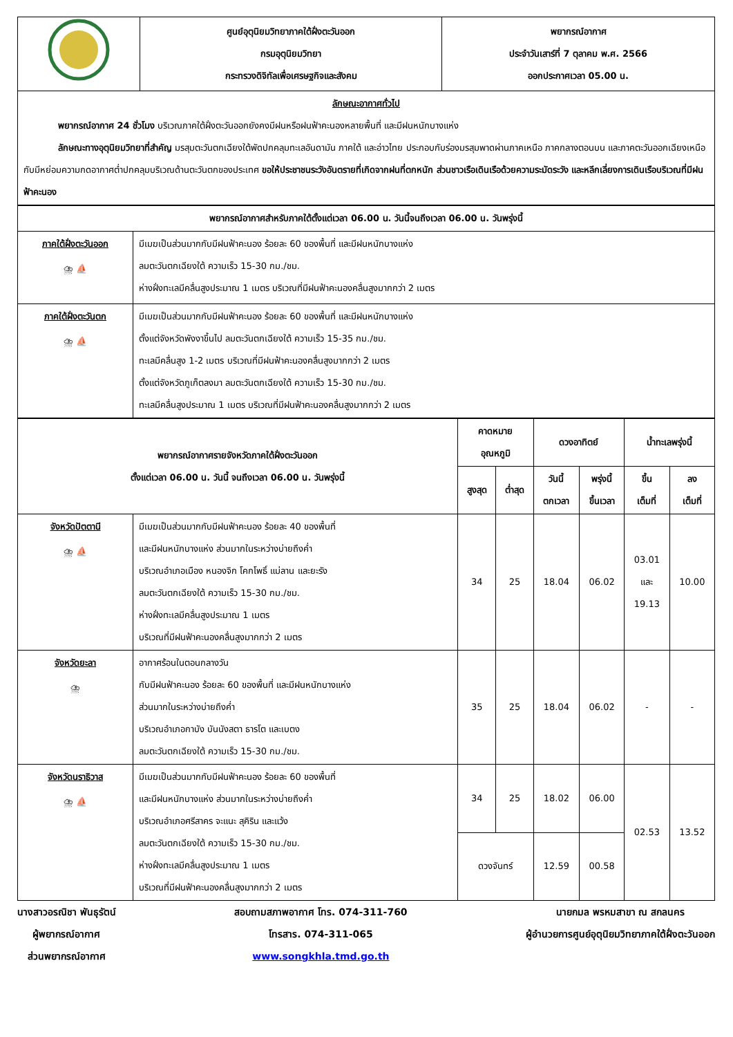| | ศูนย์อุตุนิยมวิทยาภาคใต้ฝั่งตะวันออก กรมอุตุนิยมวิทยา กระทรวงดิจิทัลเพื่อเศรษฐกิจและสังคม | พยากรณ์อากาศ ประจำวันเสาร์ที่ 7 ตุลาคม พ.ศ. 2566 ออกประกาศเวลา 05.00 น. |
| ลักษณะอากาศทั่วไป พยากรณ์อากาศ 24 ชั่วโมง บริเวณภาคใต้ฝั่งตะวันออกยังคงมีฝนหรือฝนฟ้าคะนองหลายพื้นที่ และมีฝนหนักบางแห่ง ลักษณะทางอุตุนิยมวิทยาที่สำคัญ มรสุมตะวันตกเฉียงใต้พัดปกคลุมทะเลอันดามัน ภาคใต้ และอ่าวไทย ประกอบกับร่องมรสุมพาดผ่านภาคเหนือ ภาคกลางตอนบน และภาคตะวันออกเฉียงเหนือ กับมีหย่อมความกดอากาศต่ำปกคลุมบริเวณด้านตะวันตกของประเทศ ขอให้ประชาชนระวังอันตรายที่เกิดจากฝนที่ตกหนัก ส่วนชาวเรือเดินเรือด้วยความระมัดระวัง และหลีกเลี่ยงการเดินเรือบริเวณที่มีฝนฟ้าคะนอง | | |
| พยากรณ์อากาศสำหรับภาคใต้ตั้งแต่เวลา 06.00 น. วันนี้จนถึงเวลา 06.00 น. วันพรุ่งนี้ | |
| --- | --- |
| ภาคใต้ฝั่งตะวันออก ⛈ ⛵ | มีเมฆเป็นส่วนมากกับมีฝนฟ้าคะนอง ร้อยละ 60 ของพื้นที่ และมีฝนหนักบางแห่ง ลมตะวันตกเฉียงใต้ ความเร็ว 15-30 กม./ชม. ห่างฝั่งทะเลมีคลื่นสูงประมาณ 1 เมตร บริเวณที่มีฝนฟ้าคะนองคลื่นสูงมากกว่า 2 เมตร |
| ภาคใต้ฝั่งตะวันตก ⛈ ⛵ | มีเมฆเป็นส่วนมากกับมีฝนฟ้าคะนอง ร้อยละ 60 ของพื้นที่ และมีฝนหนักบางแห่ง ตั้งแต่จังหวัดพังงาขึ้นไป ลมตะวันตกเฉียงใต้ ความเร็ว 15-35 กม./ชม. ทะเลมีคลื่นสูง 1-2 เมตร บริเวณที่มีฝนฟ้าคะนองคลื่นสูงมากกว่า 2 เมตร ตั้งแต่จังหวัดภูเก็ตลงมา ลมตะวันตกเฉียงใต้ ความเร็ว 15-30 กม./ชม. ทะเลมีคลื่นสูงประมาณ 1 เมตร บริเวณที่มีฝนฟ้าคะนองคลื่นสูงมากกว่า 2 เมตร |
| พยากรณ์อากาศรายจังหวัดภาคใต้ฝั่งตะวันออก ตั้งแต่เวลา 06.00 น. วันนี้ จนถึงเวลา 06.00 น. วันพรุ่งนี้ | | คาดหมาย อุณหภูมิ | | ดวงอาทิตย์ | | น้ำทะเลพรุ่งนี้ | |
| --- | --- | --- | --- | --- | --- | --- | --- |
| | | สูงสุด | ต่ำสุด | วันนี้ ตกเวลา | พรุ่งนี้ ขึ้นเวลา | ขึ้น เต็มที่ | ลง เต็มที่ |
| จังหวัดปัตตานี ⛈ ⛵ | มีเมฆเป็นส่วนมากกับมีฝนฟ้าคะนอง ร้อยละ 40 ของพื้นที่ และมีฝนหนักบางแห่ง ส่วนมากในระหว่างบ่ายถึงค่ำ บริเวณอำเภอเมือง หนองจิก โคกโพธิ์ แม่ลาน และยะรัง ลมตะวันตกเฉียงใต้ ความเร็ว 15-30 กม./ชม. ห่างฝั่งทะเลมีคลื่นสูงประมาณ 1 เมตร บริเวณที่มีฝนฟ้าคะนองคลื่นสูงมากกว่า 2 เมตร | 34 | 25 | 18.04 | 06.02 | 03.01 และ 19.13 | 10.00 |
| จังหวัดยะลา ⛈ | อากาศร้อนในตอนกลางวัน กับมีฝนฟ้าคะนอง ร้อยละ 60 ของพื้นที่ และมีฝนหนักบางแห่ง ส่วนมากในระหว่างบ่ายถึงค่ำ บริเวณอำเภอกาบัง บันนังสตา ธารโต และเบตง ลมตะวันตกเฉียงใต้ ความเร็ว 15-30 กม./ชม. | 35 | 25 | 18.04 | 06.02 | - | - |
| จังหวัดนราธิวาส ⛈ ⛵ | มีเมฆเป็นส่วนมากกับมีฝนฟ้าคะนอง ร้อยละ 60 ของพื้นที่ และมีฝนหนักบางแห่ง ส่วนมากในระหว่างบ่ายถึงค่ำ บริเวณอำเภอศรีสาคร จะแนะ สุคิริน และแว้ง ลมตะวันตกเฉียงใต้ ความเร็ว 15-30 กม./ชม. ห่างฝั่งทะเลมีคลื่นสูงประมาณ 1 เมตร บริเวณที่มีฝนฟ้าคะนองคลื่นสูงมากกว่า 2 เมตร | 34 | 25 | 18.02 | 06.00 | 02.53 | 13.52 |
| | | ดวงจันทร์ | | 12.59 | 00.58 | | |
นางสาวอรณิชา พันธุรัตน์
ผู้พยากรณ์อากาศ
ส่วนพยากรณ์อากาศ
สอบถามสภาพอากาศ โทร. 074-311-760
โทรสาร. 074-311-065
www.songkhla.tmd.go.th
นายกมล พรหมสาขา ณ สกลนคร
ผู้อำนวยการศูนย์อุตุนิยมวิทยาภาคใต้ฝั่งตะวันออก